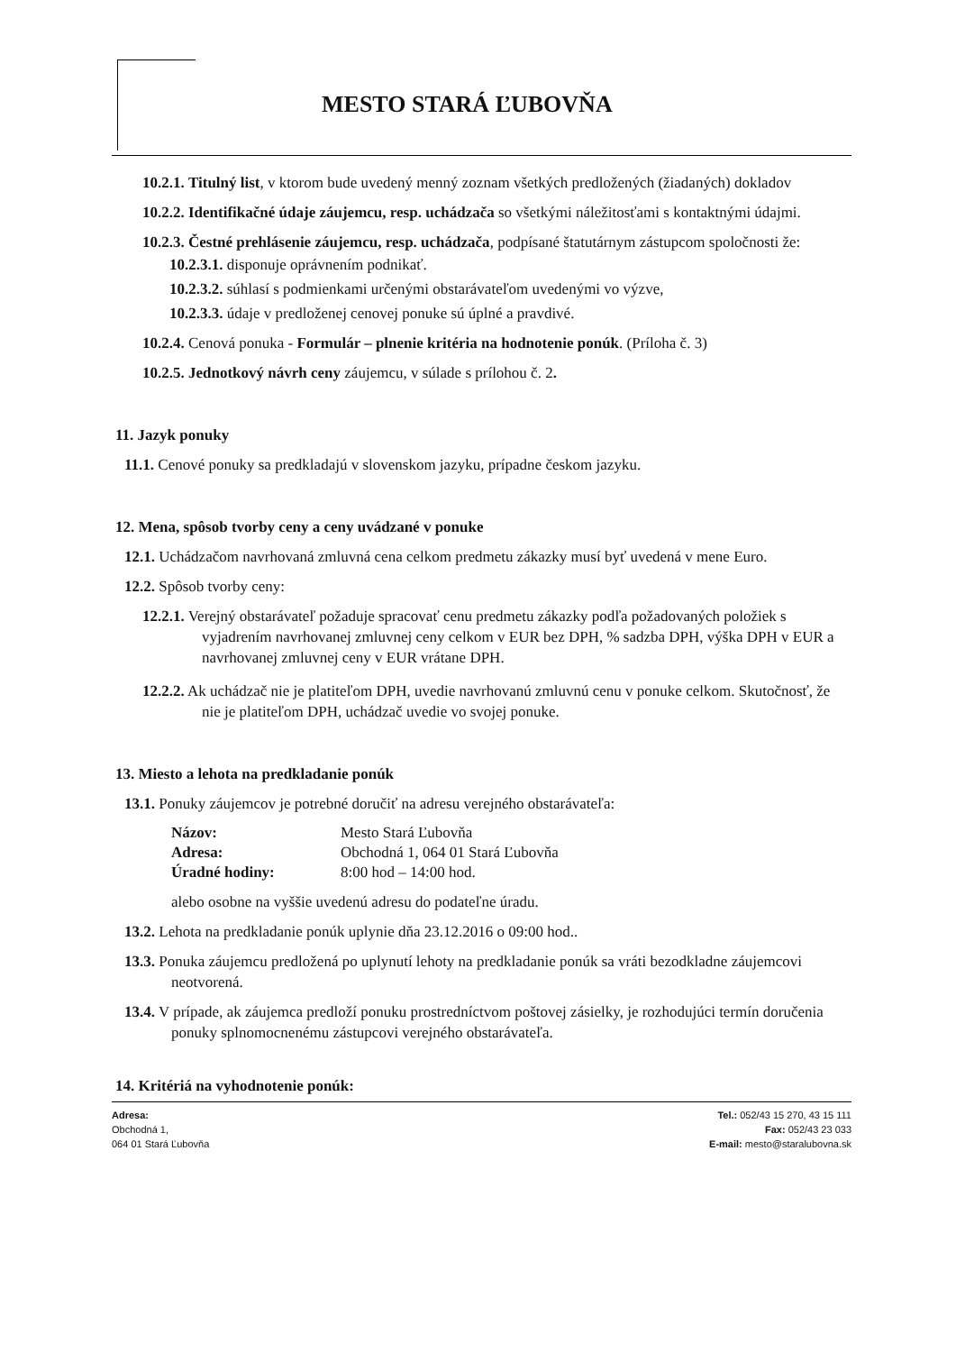MESTO STARÁ ĽUBOVŇA
10.2.1. Titulný list, v ktorom bude uvedený menný zoznam všetkých predložených (žiadaných) dokladov
10.2.2. Identifikačné údaje záujemcu, resp. uchádzača so všetkými náležitosťami s kontaktnými údajmi.
10.2.3. Čestné prehlásenie záujemcu, resp. uchádzača, podpísané štatutárnym zástupcom spoločnosti že:
10.2.3.1. disponuje oprávnením podnikať.
10.2.3.2. súhlasí s podmienkami určenými obstarávateľom uvedenými vo výzve,
10.2.3.3. údaje v predloženej cenovej ponuke sú úplné a pravdivé.
10.2.4. Cenová ponuka - Formulár – plnenie kritéria na hodnotenie ponúk. (Príloha č. 3)
10.2.5. Jednotkový návrh ceny záujemcu, v súlade s prílohou č. 2.
11. Jazyk ponuky
11.1. Cenové ponuky sa predkladajú v slovenskom jazyku, prípadne českom jazyku.
12. Mena, spôsob tvorby ceny a ceny uvádzané v ponuke
12.1. Uchádzačom navrhovaná zmluvná cena celkom predmetu zákazky musí byť uvedená v mene Euro.
12.2. Spôsob tvorby ceny:
12.2.1. Verejný obstarávateľ požaduje spracovať cenu predmetu zákazky podľa požadovaných položiek s vyjadrením navrhovanej zmluvnej ceny celkom v EUR bez DPH, % sadzba DPH, výška DPH v EUR a navrhovanej zmluvnej ceny v EUR vrátane DPH.
12.2.2. Ak uchádzač nie je platiteľom DPH, uvedie navrhovanú zmluvnú cenu v ponuke celkom. Skutočnosť, že nie je platiteľom DPH, uchádzač uvedie vo svojej ponuke.
13. Miesto a lehota na predkladanie ponúk
13.1. Ponuky záujemcov je potrebné doručiť na adresu verejného obstarávateľa:
| Názov: | Mesto Stará Ľubovňa |
| Adresa: | Obchodná 1, 064 01 Stará Ľubovňa |
| Úradné hodiny: | 8:00 hod – 14:00 hod. |
alebo osobne na vyššie uvedenú adresu do podateľne úradu.
13.2. Lehota na predkladanie ponúk uplynie dňa 23.12.2016 o 09:00 hod..
13.3. Ponuka záujemcu predložená po uplynutí lehoty na predkladanie ponúk sa vráti bezodkladne záujemcovi neotvorená.
13.4. V prípade, ak záujemca predloží ponuku prostredníctvom poštovej zásielky, je rozhodujúci termín doručenia ponuky splnomocnenému zástupcovi verejného obstarávateľa.
14. Kritériá na vyhodnotenie ponúk:
Adresa:
Obchodná 1,
064 01 Stará Ľubovňa
Tel.: 052/43 15 270, 43 15 111
Fax: 052/43 23 033
E-mail: mesto@staralubovna.sk